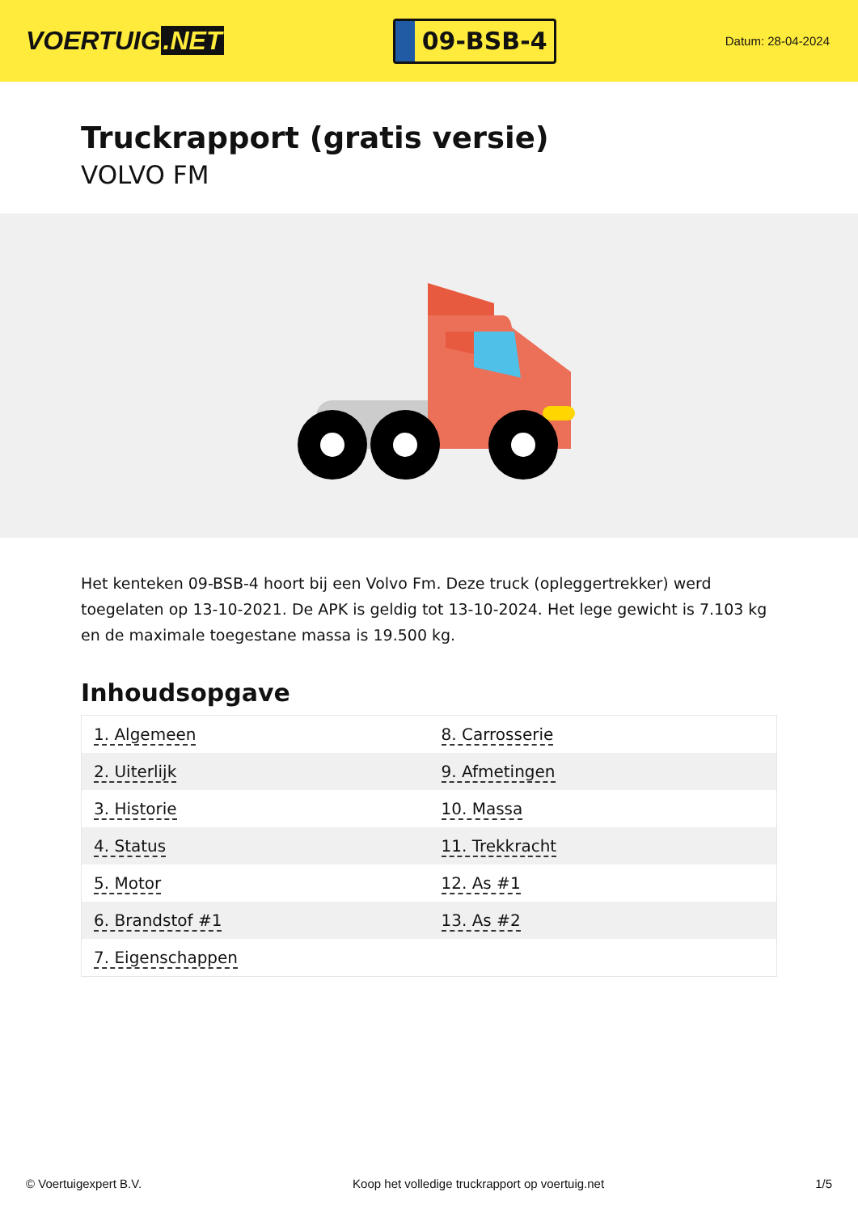VOERTUIG.NET
09-BSB-4
Datum: 28-04-2024
Truckrapport (gratis versie)
VOLVO FM
Het kenteken 09-BSB-4 hoort bij een Volvo Fm. Deze truck (opleggertrekker) werd toegelaten op 13-10-2021. De APK is geldig tot 13-10-2024. Het lege gewicht is 7.103 kg en de maximale toegestane massa is 19.500 kg.
Inhoudsopgave
| 1. Algemeen | 8. Carrosserie |
| 2. Uiterlijk | 9. Afmetingen |
| 3. Historie | 10. Massa |
| 4. Status | 11. Trekkracht |
| 5. Motor | 12. As #1 |
| 6. Brandstof #1 | 13. As #2 |
| 7. Eigenschappen | |
© Voertuigexpert B.V. Koop het volledige truckrapport op voertuig.net 1/5